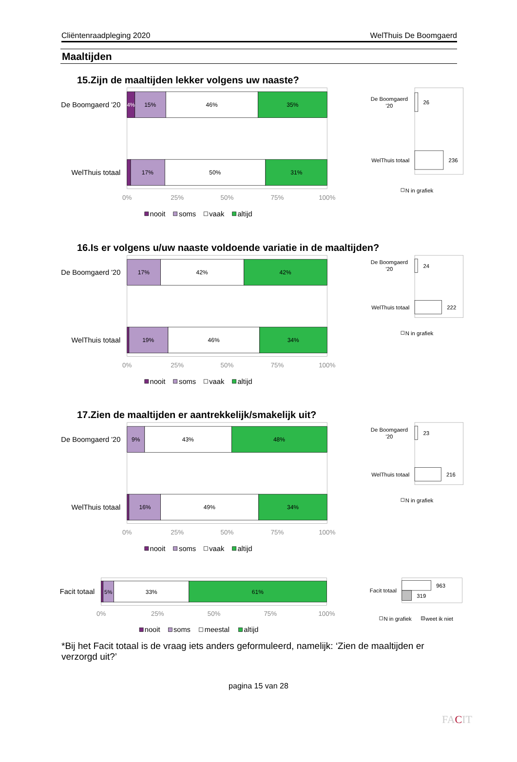Cliëntenraadpleging 2020 WelThuis De Boomgaerd
Maaltijden
15.Zijn de maaltijden lekker volgens uw naaste?
De Boomgaerd '20
4%
15%
46%
35%
WelThuis totaal
17%
50%
31%
0%
25%
50%
75%
100%
nooit
soms
vaak
altijd
De Boomgaerd
'20
26
WelThuis totaal
236
N in grafiek
16.Is er volgens u/uw naaste voldoende variatie in de maaltijden?
De Boomgaerd '20
17%
42%
42%
WelThuis totaal
19%
46%
34%
0%
25%
50%
75%
100%
nooit
soms
vaak
altijd
De Boomgaerd
'20
24
WelThuis totaal
222
N in grafiek
17.Zien de maaltijden er aantrekkelijk/smakelijk uit?
De Boomgaerd '20
9%
43%
48%
WelThuis totaal
16%
49%
34%
0%
25%
50%
75%
100%
nooit
soms
vaak
altijd
De Boomgaerd
'20
23
WelThuis totaal
216
N in grafiek
Facit totaal
5%
33%
61%
0%
25%
50%
75%
100%
nooit
soms
meestal
altijd
Facit totaal
963
319
N in grafiek
weet ik niet
*Bij het Facit totaal is de vraag iets anders geformuleerd, namelijk: ‘Zien de maaltijden er verzorgd uit?’
pagina 15 van 28
FACIT